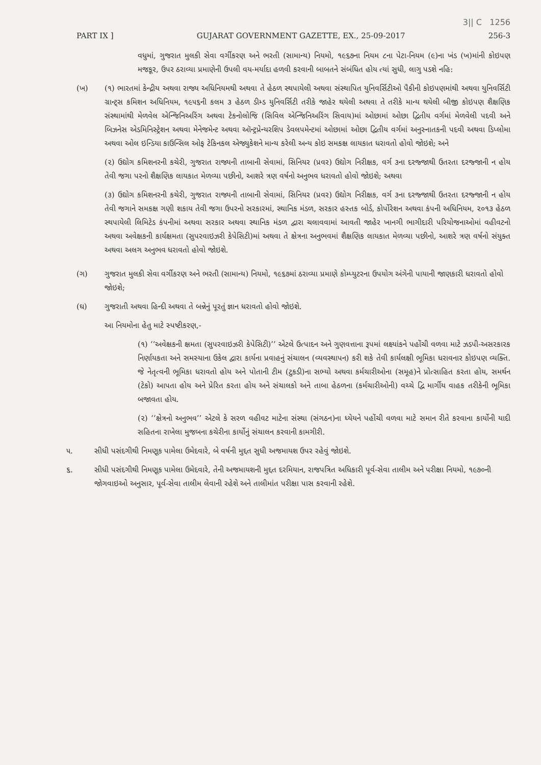3|| C 1256
PART IX ] GUJARAT GOVERNMENT GAZETTE, EX., 25-09-2017 256-3
વધુમાં, ગુજરાત મુલકી સેવા વર્ગીકરણ અને ભરતી (સામાન્ય) નિયમો, ૧૯૬૭ના નિયમ ૮ના પેટા-નિયમ (૯)ના ખંડ (ખ)માંની કોઇપણ મજકૂર, ઉપર ઠરાવ્યા પ્રમાણેની ઉપલી વય-મર્યાદા હળવી કરવાની બાબતને સંબંધિત હોય ત્યાં સુધી, લાગુ પડશે નહિ:
(ખ) (૧) ભારતમાં કેન્દ્રીય અથવા રાજ્ય અધિનિયમથી અથવા તે હેઠળ સ્થપાયેલી અથવા સંસ્થાપિત યુનિવર્સિટીઓ પૈકીની કોઇપણમાંથી અથવા યુનિવર્સિટી ગ્રાન્ટ્સ કમિશન અધિનિયમ, ૧૯૫૬ની કલમ ૩ હેઠળ ડીમ્ડ યુનિવર્સિટી તરીકે જાહેર થયેલી અથવા તે તરીકે માન્ય થયેલી બીજી કોઇપણ શૈક્ષણિક સંસ્થામાંથી મેળવેલ એન્જિનિઅરિંગ અથવા ટેકનોલોજિ (સિવિલ એન્જિનિઅરિંગ સિવાય)માં ઓછામાં ઓછા દ્વિતીય વર્ગમાં મેળવેલી પદવી અને બિઝનેસ એડમિનિસ્ટ્રેશન અથવા મેનેજમેન્ટ અથવા ઑન્ટ્રપ્રેન્યરશિપ ડેવલપમેન્ટમાં ઓછામાં ઓછા દ્વિતીય વર્ગમાં અનુસ્નાતકની પદવી અથવા ડિપ્લોમા અથવા ઓલ ઇન્ડિયા કાઉન્સિલ ઓફ ટેકિનકલ એજ્યુકેશને માન્ય કરેલી અન્ય કોઇ સમકક્ષ લાયકાત ધરાવતો હોવો જોઇશે; અને
(૨) ઉદ્યોગ કમિશનરની કચેરી, ગુજરાત રાજ્યની તાબાની સેવામાં, સિનિયર (પ્રવર) ઉદ્યોગ નિરીક્ષક, વર્ગ ૩ના દરજ્જાથી ઉતરતા દરજ્જાની ન હોય તેવી જગા પરનો શૈક્ષણિક લાયકાત મેળવ્યા પછીનો, આશરે ત્રણ વર્ષનો અનુભવ ધરાવતો હોવો જોઇશે; અથવા
(૩) ઉદ્યોગ કમિશનરની કચેરી, ગુજરાત રાજ્યની તાબાની સેવામાં, સિનિયર (પ્રવર) ઉદ્યોગ નિરીક્ષક, વર્ગ ૩ના દરજ્જાથી ઉતરતા દરજ્જાની ન હોય તેવી જગાને સમકક્ષ ગણી શકાય તેવી જગા ઉપરનો સરકારમાં, સ્થાનિક મંડળ, સરકાર હસ્તક બોર્ડ, કોર્પોરેશન અથવા કંપની અધિનિયમ, ૨૦૧૩ હેઠળ સ્થપાયેલી લિમિટેડ કંપનીમાં અથવા સરકાર અથવા સ્થાનિક મંડળ દ્વારા ચલાવવામાં આવતી જાહેર ખાનગી ભાગીદારી પરિયોજનાઓમાં વહીવટનો અથવા અવેક્ષકની કાર્યક્ષમતા (સુપરવાઇઝરી કેપેસિટી)માં અથવા તે ક્ષેત્રના અનુભવમાં શૈક્ષણિક લાયકાત મેળવ્યા પછીનો, આશરે ત્રણ વર્ષનો સંયુક્ત અથવા અલગ અનુભવ ધરાવતો હોવો જોઇશે.
(ગ) ગુજરાત મુલકી સેવા વર્ગીકરણ અને ભરતી (સામાન્ય) નિયમો, ૧૯૬૭માં ઠરાવ્યા પ્રમાણે કોમ્પ્યુટરના ઉપયોગ અંગેની પાયાની જાણકારી ધરાવતો હોવો જોઇશે;
(ઘ) ગુજરાતી અથવા હિન્દી અથવા તે બન્નેનું પૂરતું જ્ઞાન ધરાવતો હોવો જોઇશે.
આ નિયમોના હેતુ માટે સ્પષ્ટીકરણ,-
(૧) ‘‘અવેક્ષકની ક્ષમતા (સુપરવાઇઝરી કેપેસિટી)’’ એટલે ઉત્પાદન અને ગુણવત્તાના રૂપમાં લક્ષ્યાંકને પહોંચી વળવા માટે ઝડપી-અસરકારક નિર્ણાયકતા અને સમસ્યાના ઉકેલ દ્વારા કાર્યના પ્રવાહનું સંચાલન (વ્યવસ્થાપન) કરી શકે તેવી કાર્યલક્ષી ભૂમિકા ધરાવનાર કોઇપણ વ્યક્તિ. જે નેતૃત્વની ભૂમિકા ધરાવતો હોય અને પોતાની ટીમ (ટુકડી)ના સભ્યો અથવા કર્મચારીઓના (સમૂહ)ને પ્રોત્સાહિત કરતા હોય, સમર્થન (ટેકો) આપતા હોય અને પ્રેરિત કરતા હોય અને સંચાલકો અને તાબા હેઠળના (કર્મચારીઓની) વચ્ચે દ્વિ માર્ગીય વાહક તરીકેની ભૂમિકા બજાવતા હોય.
(૨) ‘‘ક્ષેત્રનો અનુભવ’’ એટલે કે સરળ વહીવટ માટેના સંસ્થા (સંગઠન)ના ધ્યેયને પહોંચી વળવા માટે સમાન રીતે કરવાના કાર્યોની યાદી સહિતના રાખેલા મુજબના કચેરીના કાર્યોનું સંચાલન કરવાની કામગીરી.
૫. સીધી પસંદગીથી નિમણૂક પામેલા ઉમેદવારે, બે વર્ષની મુદ્દત સુધી અજમાયશ ઉપર રહેવું જોઇશે.
૬. સીધી પસંદગીથી નિમણૂક પામેલા ઉમેદવારે, તેની અજમાયશની મુદ્દત દરમિયાન, રાજપત્રિત અધિકારી પૂર્વ-સેવા તાલીમ અને પરીક્ષા નિયમો, ૧૯૭૦ની જોગવાઇઓ અનુસાર, પૂર્વ-સેવા તાલીમ લેવાની રહેશે અને તાલીમાંત પરીક્ષા પાસ કરવાની રહેશે.